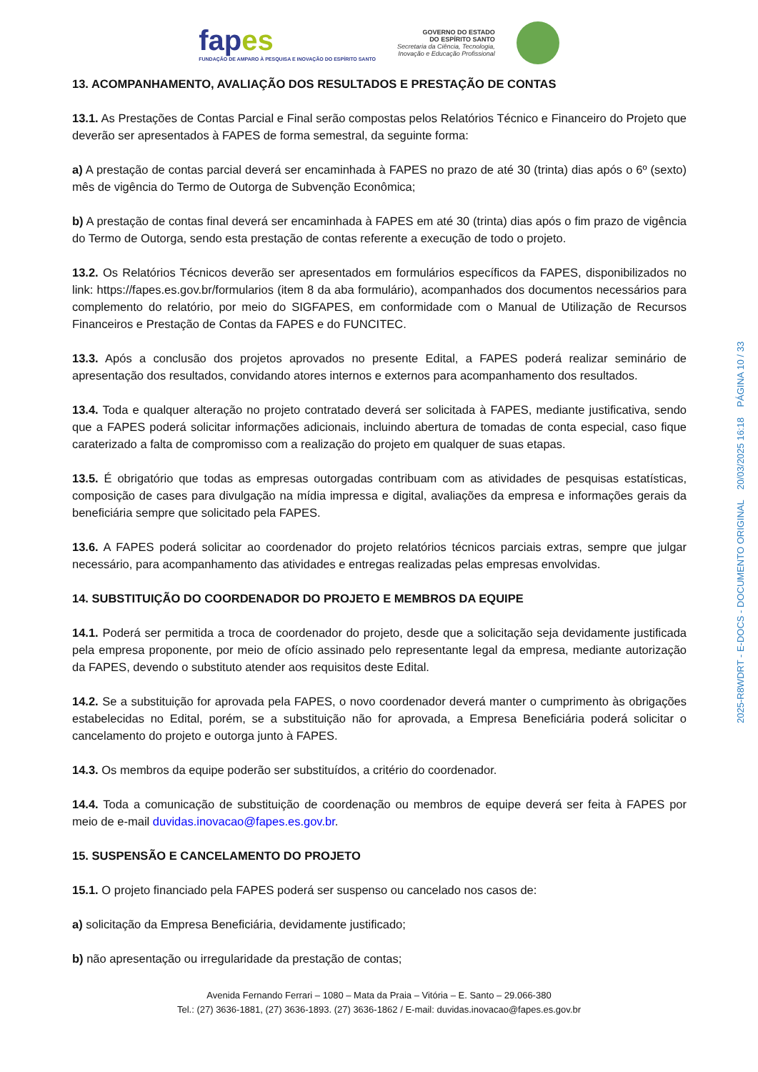fapes
FUNDAÇÃO DE AMPARO À PESQUISA E INOVAÇÃO DO ESPÍRITO SANTO
GOVERNO DO ESTADO
DO ESPÍRITO SANTO
Secretaria da Ciência, Tecnologia,
Inovação e Educação Profissional
13. ACOMPANHAMENTO, AVALIAÇÃO DOS RESULTADOS E PRESTAÇÃO DE CONTAS
13.1. As Prestações de Contas Parcial e Final serão compostas pelos Relatórios Técnico e Financeiro do Projeto que deverão ser apresentados à FAPES de forma semestral, da seguinte forma:
a) A prestação de contas parcial deverá ser encaminhada à FAPES no prazo de até 30 (trinta) dias após o 6º (sexto) mês de vigência do Termo de Outorga de Subvenção Econômica;
b) A prestação de contas final deverá ser encaminhada à FAPES em até 30 (trinta) dias após o fim prazo de vigência do Termo de Outorga, sendo esta prestação de contas referente a execução de todo o projeto.
13.2. Os Relatórios Técnicos deverão ser apresentados em formulários específicos da FAPES, disponibilizados no link: https://fapes.es.gov.br/formularios (item 8 da aba formulário), acompanhados dos documentos necessários para complemento do relatório, por meio do SIGFAPES, em conformidade com o Manual de Utilização de Recursos Financeiros e Prestação de Contas da FAPES e do FUNCITEC.
13.3. Após a conclusão dos projetos aprovados no presente Edital, a FAPES poderá realizar seminário de apresentação dos resultados, convidando atores internos e externos para acompanhamento dos resultados.
13.4. Toda e qualquer alteração no projeto contratado deverá ser solicitada à FAPES, mediante justificativa, sendo que a FAPES poderá solicitar informações adicionais, incluindo abertura de tomadas de conta especial, caso fique caraterizado a falta de compromisso com a realização do projeto em qualquer de suas etapas.
13.5. É obrigatório que todas as empresas outorgadas contribuam com as atividades de pesquisas estatísticas, composição de cases para divulgação na mídia impressa e digital, avaliações da empresa e informações gerais da beneficiária sempre que solicitado pela FAPES.
13.6. A FAPES poderá solicitar ao coordenador do projeto relatórios técnicos parciais extras, sempre que julgar necessário, para acompanhamento das atividades e entregas realizadas pelas empresas envolvidas.
14. SUBSTITUIÇÃO DO COORDENADOR DO PROJETO E MEMBROS DA EQUIPE
14.1. Poderá ser permitida a troca de coordenador do projeto, desde que a solicitação seja devidamente justificada pela empresa proponente, por meio de ofício assinado pelo representante legal da empresa, mediante autorização da FAPES, devendo o substituto atender aos requisitos deste Edital.
14.2. Se a substituição for aprovada pela FAPES, o novo coordenador deverá manter o cumprimento às obrigações estabelecidas no Edital, porém, se a substituição não for aprovada, a Empresa Beneficiária poderá solicitar o cancelamento do projeto e outorga junto à FAPES.
14.3. Os membros da equipe poderão ser substituídos, a critério do coordenador.
14.4. Toda a comunicação de substituição de coordenação ou membros de equipe deverá ser feita à FAPES por meio de e-mail duvidas.inovacao@fapes.es.gov.br.
15. SUSPENSÃO E CANCELAMENTO DO PROJETO
15.1. O projeto financiado pela FAPES poderá ser suspenso ou cancelado nos casos de:
a) solicitação da Empresa Beneficiária, devidamente justificado;
b) não apresentação ou irregularidade da prestação de contas;
Avenida Fernando Ferrari – 1080 – Mata da Praia – Vitória – E. Santo – 29.066-380
Tel.: (27) 3636-1881, (27) 3636-1893. (27) 3636-1862 / E-mail: duvidas.inovacao@fapes.es.gov.br
2025-R8WDRT - E-DOCS - DOCUMENTO ORIGINAL 20/03/2025 16:18 PÁGINA 10 / 33